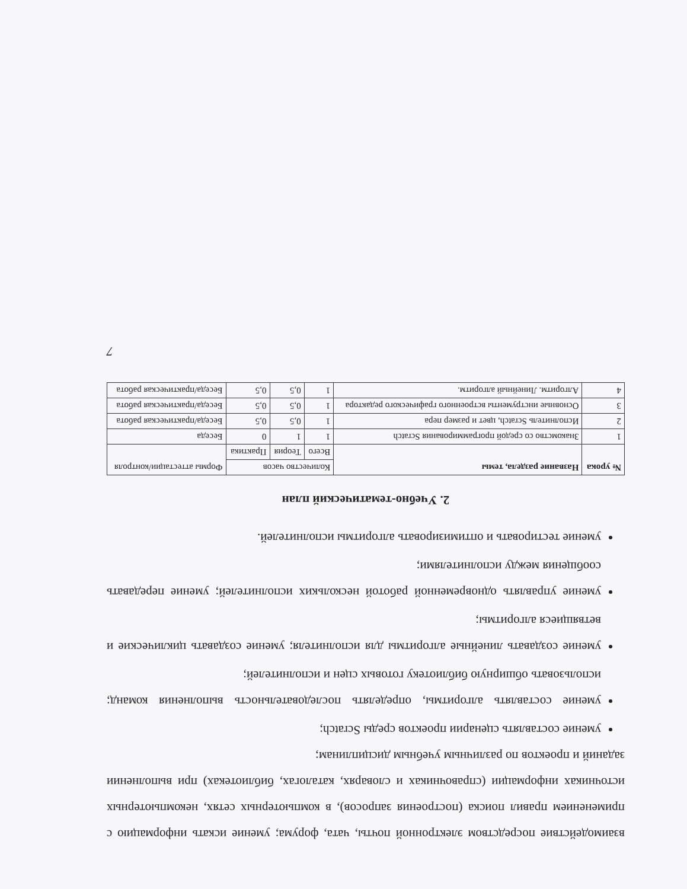взаимодействие посредством электронной почты, чата, форума; умение искать информацию с применением правил поиска (построения запросов), в компьютерных сетях, некомпьютерных источниках информации (справочниках и словарях, каталогах, библиотеках) при выполнении заданий и проектов по различным учебным дисциплинам;
умение составлять сценарии проектов среды Scratch;
умение составлять алгоритмы, определять последовательность выполнения команд; использовать обширную библиотеку готовых сцен и исполнителей;
умение создавать линейные алгоритмы для исполнителя; умение создавать циклические и ветвящиеся алгоритмы;
умение управлять одновременной работой нескольких исполнителей; умение передавать сообщения между исполнителями;
умение тестировать и оптимизировать алгоритмы исполнителей.
2. Учебно-тематический план
| № урока | Название раздела, темы | Количество часов | | | Формы аттестации/контроля |
| | | Всего | Теория | Практика | |
| 1 | Знакомство со средой программирования Scratch | 1 | 1 | 0 | Беседа |
| 2 | Исполнитель Scratch, цвет и размер пера | 1 | 0,5 | 0,5 | Беседа/практическая работа |
| 3 | Основные инструменты встроенного графического редактора | 1 | 0,5 | 0,5 | Беседа/практическая работа |
| 4 | Алгоритм. Линейный алгоритм. | 1 | 0,5 | 0,5 | Беседа/практическая работа |
7